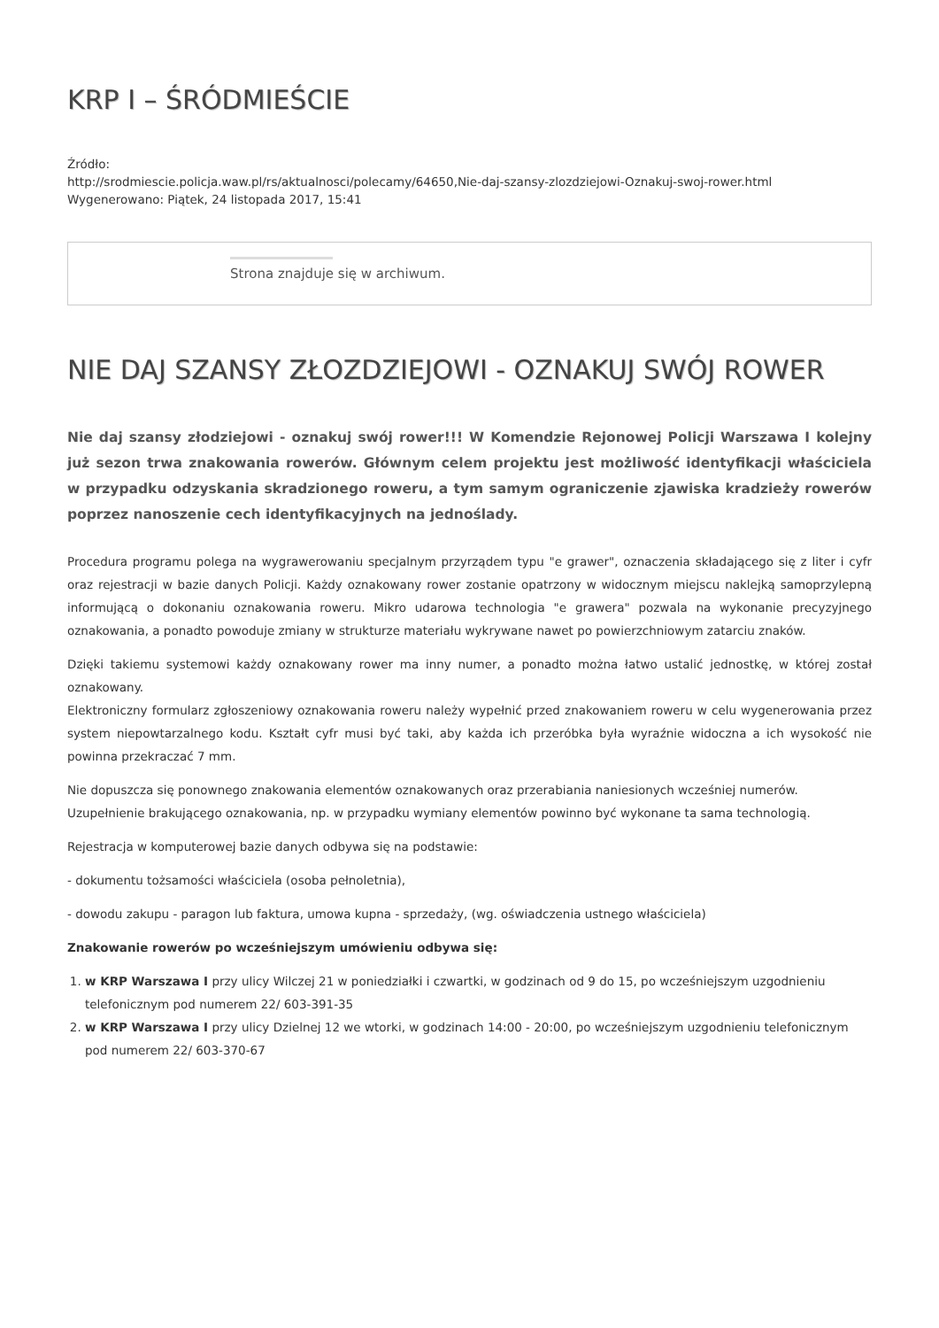KRP I – ŚRÓDMIEŚCIE
Źródło:
http://srodmiescie.policja.waw.pl/rs/aktualnosci/polecamy/64650,Nie-daj-szansy-zlozdziejowi-Oznakuj-swoj-rower.html
Wygenerowano: Piątek, 24 listopada 2017, 15:41
Strona znajduje się w archiwum.
NIE DAJ SZANSY ZŁOZDZIEJOWI - OZNAKUJ SWÓJ ROWER
Nie daj szansy złodziejowi - oznakuj swój rower!!! W Komendzie Rejonowej Policji Warszawa I kolejny już sezon trwa znakowania rowerów. Głównym celem projektu jest możliwość identyfikacji właściciela w przypadku odzyskania skradzionego roweru, a tym samym ograniczenie zjawiska kradzieży rowerów poprzez nanoszenie cech identyfikacyjnych na jednoślady.
Procedura programu polega na wygrawerowaniu specjalnym przyrządem typu "e grawer", oznaczenia składającego się z liter i cyfr oraz rejestracji w bazie danych Policji. Każdy oznakowany rower zostanie opatrzony w widocznym miejscu naklejką samoprzylepną informującą o dokonaniu oznakowania roweru. Mikro udarowa technologia "e grawera" pozwala na wykonanie precyzyjnego oznakowania, a ponadto powoduje zmiany w strukturze materiału wykrywane nawet po powierzchniowym zatarciu znaków.
Dzięki takiemu systemowi każdy oznakowany rower ma inny numer, a ponadto można łatwo ustalić jednostkę, w której został oznakowany.
Elektroniczny formularz zgłoszeniowy oznakowania roweru należy wypełnić przed znakowaniem roweru w celu wygenerowania przez system niepowtarzalnego kodu. Kształt cyfr musi być taki, aby każda ich przeróbka była wyraźnie widoczna a ich wysokość nie powinna przekraczać 7 mm.
Nie dopuszcza się ponownego znakowania elementów oznakowanych oraz przerabiania naniesionych wcześniej numerów.
Uzupełnienie brakującego oznakowania, np. w przypadku wymiany elementów powinno być wykonane ta sama technologią.
Rejestracja w komputerowej bazie danych odbywa się na podstawie:
- dokumentu tożsamości właściciela (osoba pełnoletnia),
- dowodu zakupu - paragon lub faktura, umowa kupna - sprzedaży, (wg. oświadczenia ustnego właściciela)
Znakowanie rowerów po wcześniejszym umówieniu odbywa się:
1. w KRP Warszawa I przy ulicy Wilczej 21 w poniedziałki i czwartki, w godzinach od 9 do 15, po wcześniejszym uzgodnieniu telefonicznym pod numerem 22/ 603-391-35
2. w KRP Warszawa I przy ulicy Dzielnej 12 we wtorki, w godzinach 14:00 - 20:00, po wcześniejszym uzgodnieniu telefonicznym pod numerem 22/ 603-370-67